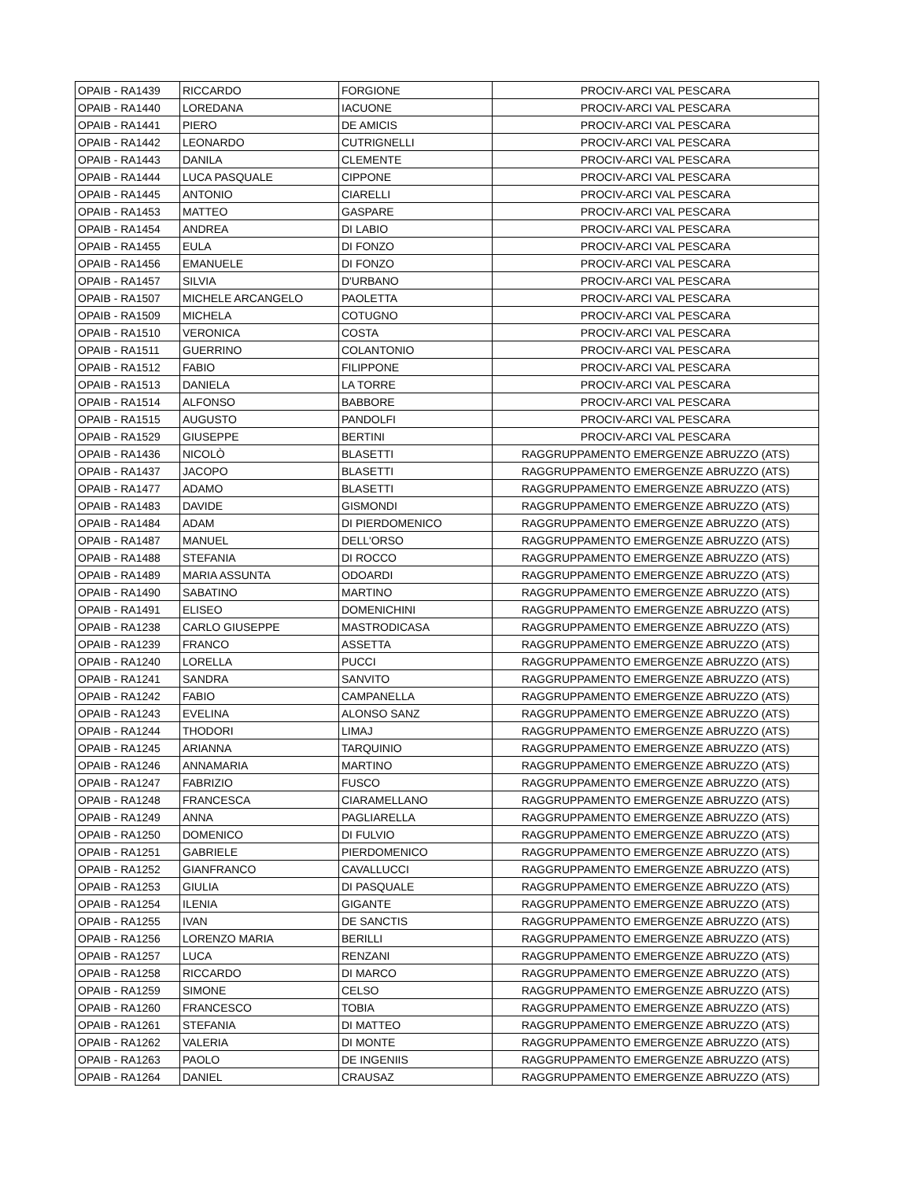| OPAIB - RA1439 | RICCARDO | FORGIONE | PROCIV-ARCI VAL PESCARA |
| OPAIB - RA1440 | LOREDANA | IACUONE | PROCIV-ARCI VAL PESCARA |
| OPAIB - RA1441 | PIERO | DE AMICIS | PROCIV-ARCI VAL PESCARA |
| OPAIB - RA1442 | LEONARDO | CUTRIGNELLI | PROCIV-ARCI VAL PESCARA |
| OPAIB - RA1443 | DANILA | CLEMENTE | PROCIV-ARCI VAL PESCARA |
| OPAIB - RA1444 | LUCA PASQUALE | CIPPONE | PROCIV-ARCI VAL PESCARA |
| OPAIB - RA1445 | ANTONIO | CIARELLI | PROCIV-ARCI VAL PESCARA |
| OPAIB - RA1453 | MATTEO | GASPARE | PROCIV-ARCI VAL PESCARA |
| OPAIB - RA1454 | ANDREA | DI LABIO | PROCIV-ARCI VAL PESCARA |
| OPAIB - RA1455 | EULA | DI FONZO | PROCIV-ARCI VAL PESCARA |
| OPAIB - RA1456 | EMANUELE | DI FONZO | PROCIV-ARCI VAL PESCARA |
| OPAIB - RA1457 | SILVIA | D'URBANO | PROCIV-ARCI VAL PESCARA |
| OPAIB - RA1507 | MICHELE ARCANGELO | PAOLETTA | PROCIV-ARCI VAL PESCARA |
| OPAIB - RA1509 | MICHELA | COTUGNO | PROCIV-ARCI VAL PESCARA |
| OPAIB - RA1510 | VERONICA | COSTA | PROCIV-ARCI VAL PESCARA |
| OPAIB - RA1511 | GUERRINO | COLANTONIO | PROCIV-ARCI VAL PESCARA |
| OPAIB - RA1512 | FABIO | FILIPPONE | PROCIV-ARCI VAL PESCARA |
| OPAIB - RA1513 | DANIELA | LA TORRE | PROCIV-ARCI VAL PESCARA |
| OPAIB - RA1514 | ALFONSO | BABBORE | PROCIV-ARCI VAL PESCARA |
| OPAIB - RA1515 | AUGUSTO | PANDOLFI | PROCIV-ARCI VAL PESCARA |
| OPAIB - RA1529 | GIUSEPPE | BERTINI | PROCIV-ARCI VAL PESCARA |
| OPAIB - RA1436 | NICOLÒ | BLASETTI | RAGGRUPPAMENTO EMERGENZE ABRUZZO (ATS) |
| OPAIB - RA1437 | JACOPO | BLASETTI | RAGGRUPPAMENTO EMERGENZE ABRUZZO (ATS) |
| OPAIB - RA1477 | ADAMO | BLASETTI | RAGGRUPPAMENTO EMERGENZE ABRUZZO (ATS) |
| OPAIB - RA1483 | DAVIDE | GISMONDI | RAGGRUPPAMENTO EMERGENZE ABRUZZO (ATS) |
| OPAIB - RA1484 | ADAM | DI PIERDOMENICO | RAGGRUPPAMENTO EMERGENZE ABRUZZO (ATS) |
| OPAIB - RA1487 | MANUEL | DELL'ORSO | RAGGRUPPAMENTO EMERGENZE ABRUZZO (ATS) |
| OPAIB - RA1488 | STEFANIA | DI ROCCO | RAGGRUPPAMENTO EMERGENZE ABRUZZO (ATS) |
| OPAIB - RA1489 | MARIA ASSUNTA | ODOARDI | RAGGRUPPAMENTO EMERGENZE ABRUZZO (ATS) |
| OPAIB - RA1490 | SABATINO | MARTINO | RAGGRUPPAMENTO EMERGENZE ABRUZZO (ATS) |
| OPAIB - RA1491 | ELISEO | DOMENICHINI | RAGGRUPPAMENTO EMERGENZE ABRUZZO (ATS) |
| OPAIB - RA1238 | CARLO GIUSEPPE | MASTRODICASA | RAGGRUPPAMENTO EMERGENZE ABRUZZO (ATS) |
| OPAIB - RA1239 | FRANCO | ASSETTA | RAGGRUPPAMENTO EMERGENZE ABRUZZO (ATS) |
| OPAIB - RA1240 | LORELLA | PUCCI | RAGGRUPPAMENTO EMERGENZE ABRUZZO (ATS) |
| OPAIB - RA1241 | SANDRA | SANVITO | RAGGRUPPAMENTO EMERGENZE ABRUZZO (ATS) |
| OPAIB - RA1242 | FABIO | CAMPANELLA | RAGGRUPPAMENTO EMERGENZE ABRUZZO (ATS) |
| OPAIB - RA1243 | EVELINA | ALONSO SANZ | RAGGRUPPAMENTO EMERGENZE ABRUZZO (ATS) |
| OPAIB - RA1244 | THODORI | LIMAJ | RAGGRUPPAMENTO EMERGENZE ABRUZZO (ATS) |
| OPAIB - RA1245 | ARIANNA | TARQUINIO | RAGGRUPPAMENTO EMERGENZE ABRUZZO (ATS) |
| OPAIB - RA1246 | ANNAMARIA | MARTINO | RAGGRUPPAMENTO EMERGENZE ABRUZZO (ATS) |
| OPAIB - RA1247 | FABRIZIO | FUSCO | RAGGRUPPAMENTO EMERGENZE ABRUZZO (ATS) |
| OPAIB - RA1248 | FRANCESCA | CIARAMELLANO | RAGGRUPPAMENTO EMERGENZE ABRUZZO (ATS) |
| OPAIB - RA1249 | ANNA | PAGLIARELLA | RAGGRUPPAMENTO EMERGENZE ABRUZZO (ATS) |
| OPAIB - RA1250 | DOMENICO | DI FULVIO | RAGGRUPPAMENTO EMERGENZE ABRUZZO (ATS) |
| OPAIB - RA1251 | GABRIELE | PIERDOMENICO | RAGGRUPPAMENTO EMERGENZE ABRUZZO (ATS) |
| OPAIB - RA1252 | GIANFRANCO | CAVALLUCCI | RAGGRUPPAMENTO EMERGENZE ABRUZZO (ATS) |
| OPAIB - RA1253 | GIULIA | DI PASQUALE | RAGGRUPPAMENTO EMERGENZE ABRUZZO (ATS) |
| OPAIB - RA1254 | ILENIA | GIGANTE | RAGGRUPPAMENTO EMERGENZE ABRUZZO (ATS) |
| OPAIB - RA1255 | IVAN | DE SANCTIS | RAGGRUPPAMENTO EMERGENZE ABRUZZO (ATS) |
| OPAIB - RA1256 | LORENZO MARIA | BERILLI | RAGGRUPPAMENTO EMERGENZE ABRUZZO (ATS) |
| OPAIB - RA1257 | LUCA | RENZANI | RAGGRUPPAMENTO EMERGENZE ABRUZZO (ATS) |
| OPAIB - RA1258 | RICCARDO | DI MARCO | RAGGRUPPAMENTO EMERGENZE ABRUZZO (ATS) |
| OPAIB - RA1259 | SIMONE | CELSO | RAGGRUPPAMENTO EMERGENZE ABRUZZO (ATS) |
| OPAIB - RA1260 | FRANCESCO | TOBIA | RAGGRUPPAMENTO EMERGENZE ABRUZZO (ATS) |
| OPAIB - RA1261 | STEFANIA | DI MATTEO | RAGGRUPPAMENTO EMERGENZE ABRUZZO (ATS) |
| OPAIB - RA1262 | VALERIA | DI MONTE | RAGGRUPPAMENTO EMERGENZE ABRUZZO (ATS) |
| OPAIB - RA1263 | PAOLO | DE INGENIIS | RAGGRUPPAMENTO EMERGENZE ABRUZZO (ATS) |
| OPAIB - RA1264 | DANIEL | CRAUSAZ | RAGGRUPPAMENTO EMERGENZE ABRUZZO (ATS) |